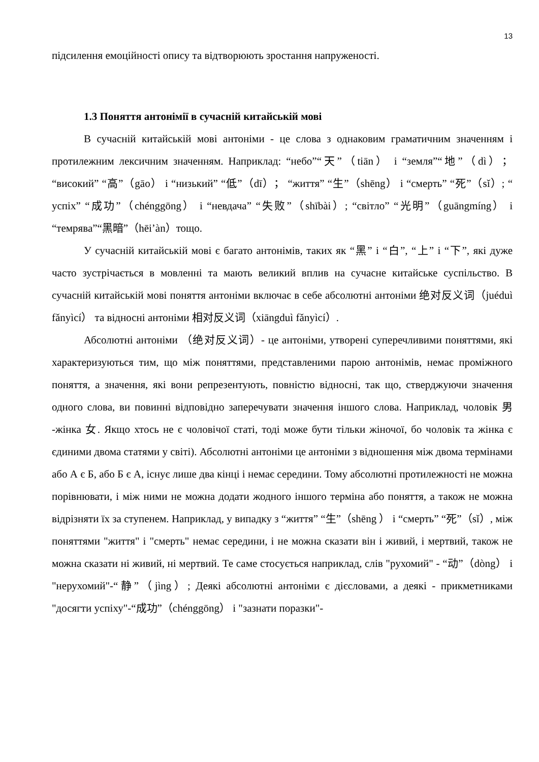13
підсилення емоційності опису та відтворюють зростання напруженості.
1.3 Поняття антонімії в сучасній китайській мові
В сучасній китайській мові антоніми - це слова з однаковим граматичним значенням і протилежним лексичним значенням. Наприклад: “небо”“天”（tiān） і “земля”“地”（dì）； “високий” “高”（gāo） і “низький” “低”（dī）； “життя” “生”（shēng） і “смерть” “死”（sǐ）; “ успіх” “成功”（chénggōng） і “невдача” “失败”（shībài）; “світло” “光明”（guāngmíng） і “темрява”“黑暗”（hēi’àn）тощо.
У сучасній китайській мові є багато антонімів, таких як “黑” і “白”, “上” і “下”, які дуже часто зустрічається в мовленні та мають великий вплив на сучасне китайське суспільство. В сучасній китайській мові поняття антоніми включає в себе абсолютні антоніми 绝对反义词（juéduì fǎnyìcí） та відносні антоніми 相对反义词（xiāngduì fǎnyìcí）.
Абсолютні антоніми （绝对反义词）- це антоніми, утворені суперечливими поняттями, які характеризуються тим, що між поняттями, представленими парою антонімів, немає проміжного поняття, а значення, які вони репрезентують, повністю відносні, так що, стверджуючи значення одного слова, ви повинні відповідно заперечувати значення іншого слова. Наприклад, чоловік 男 -жінка 女. Якщо хтось не є чоловічої статі, тоді може бути тільки жіночої, бо чоловік та жінка є єдиними двома статями у світі). Абсолютні антоніми це антоніми з відношення між двома термінами або А є Б, або Б є А, існує лише два кінці і немає середини. Тому абсолютні протилежності не можна порівнювати, і між ними не можна додати жодного іншого терміна або поняття, а також не можна відрізняти їх за ступенем. Наприклад, у випадку з “життя” “生”（shēng ） і “смерть” “死”（sǐ）, між поняттями "життя" і "смерть" немає середини, і не можна сказати він і живий, і мертвий, також не можна сказати ні живий, ні мертвий. Те саме стосується наприклад, слів "рухомий" - “动”（dòng） і "нерухомий"-“静”（jìng）; Деякі абсолютні антоніми є дієсловами, а деякі - прикметниками "досягти успіху"-“成功”（chénggōng） і "зазнати поразки"-